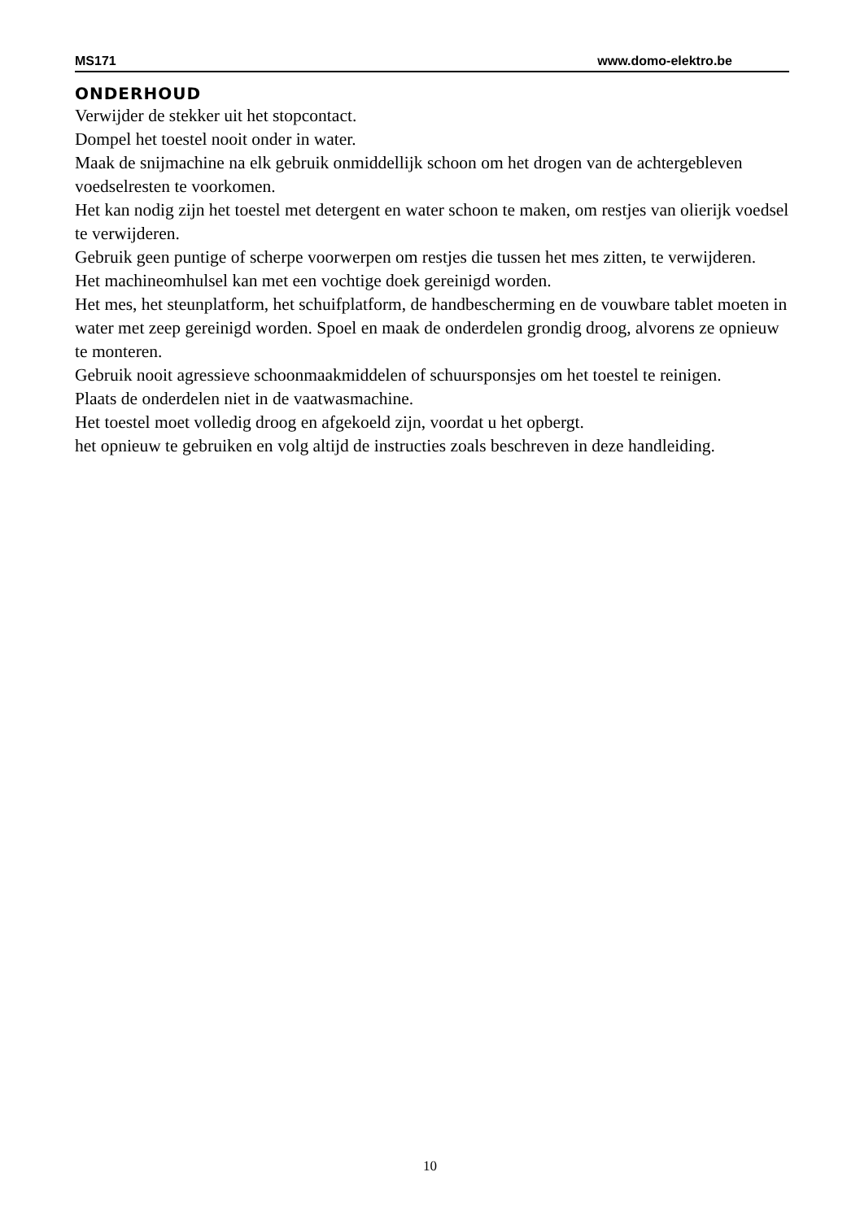MS171 www.domo-elektro.be
ONDERHOUD
Verwijder de stekker uit het stopcontact.
Dompel het toestel nooit onder in water.
Maak de snijmachine na elk gebruik onmiddellijk schoon om het drogen van de achtergebleven voedselresten te voorkomen.
Het kan nodig zijn het toestel met detergent en water schoon te maken, om restjes van olierijk voedsel te verwijderen.
Gebruik geen puntige of scherpe voorwerpen om restjes die tussen het mes zitten, te verwijderen.
Het machineomhulsel kan met een vochtige doek gereinigd worden.
Het mes, het steunplatform, het schuifplatform, de handbescherming en de vouwbare tablet moeten in water met zeep gereinigd worden. Spoel en maak de onderdelen grondig droog, alvorens ze opnieuw te monteren.
Gebruik nooit agressieve schoonmaakmiddelen of schuursponsjes om het toestel te reinigen.
Plaats de onderdelen niet in de vaatwasmachine.
Het toestel moet volledig droog en afgekoeld zijn, voordat u het opbergt.
het opnieuw te gebruiken en volg altijd de instructies zoals beschreven in deze handleiding.
10